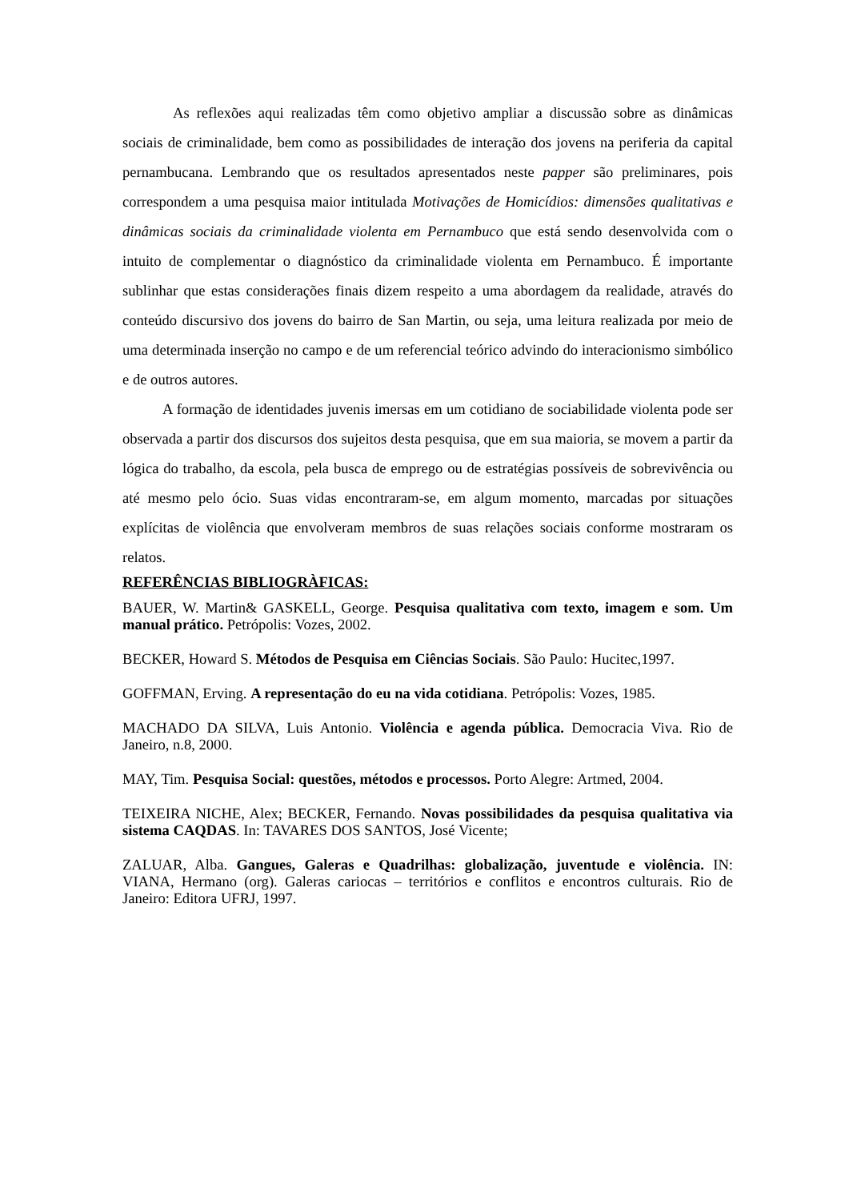As reflexões aqui realizadas têm como objetivo ampliar a discussão sobre as dinâmicas sociais de criminalidade, bem como as possibilidades de interação dos jovens na periferia da capital pernambucana. Lembrando que os resultados apresentados neste papper são preliminares, pois correspondem a uma pesquisa maior intitulada Motivações de Homicídios: dimensões qualitativas e dinâmicas sociais da criminalidade violenta em Pernambuco que está sendo desenvolvida com o intuito de complementar o diagnóstico da criminalidade violenta em Pernambuco. É importante sublinhar que estas considerações finais dizem respeito a uma abordagem da realidade, através do conteúdo discursivo dos jovens do bairro de San Martin, ou seja, uma leitura realizada por meio de uma determinada inserção no campo e de um referencial teórico advindo do interacionismo simbólico e de outros autores.
A formação de identidades juvenis imersas em um cotidiano de sociabilidade violenta pode ser observada a partir dos discursos dos sujeitos desta pesquisa, que em sua maioria, se movem a partir da lógica do trabalho, da escola, pela busca de emprego ou de estratégias possíveis de sobrevivência ou até mesmo pelo ócio. Suas vidas encontraram-se, em algum momento, marcadas por situações explícitas de violência que envolveram membros de suas relações sociais conforme mostraram os relatos.
REFERÊNCIAS BIBLIOGRÀFICAS:
BAUER, W. Martin& GASKELL, George. Pesquisa qualitativa com texto, imagem e som. Um manual prático. Petrópolis: Vozes, 2002.
BECKER, Howard S. Métodos de Pesquisa em Ciências Sociais. São Paulo: Hucitec,1997.
GOFFMAN, Erving. A representação do eu na vida cotidiana. Petrópolis: Vozes, 1985.
MACHADO DA SILVA, Luis Antonio. Violência e agenda pública. Democracia Viva. Rio de Janeiro, n.8, 2000.
MAY, Tim. Pesquisa Social: questões, métodos e processos. Porto Alegre: Artmed, 2004.
TEIXEIRA NICHE, Alex; BECKER, Fernando. Novas possibilidades da pesquisa qualitativa via sistema CAQDAS. In: TAVARES DOS SANTOS, José Vicente;
ZALUAR, Alba. Gangues, Galeras e Quadrilhas: globalização, juventude e violência. IN: VIANA, Hermano (org). Galeras cariocas – territórios e conflitos e encontros culturais. Rio de Janeiro: Editora UFRJ, 1997.